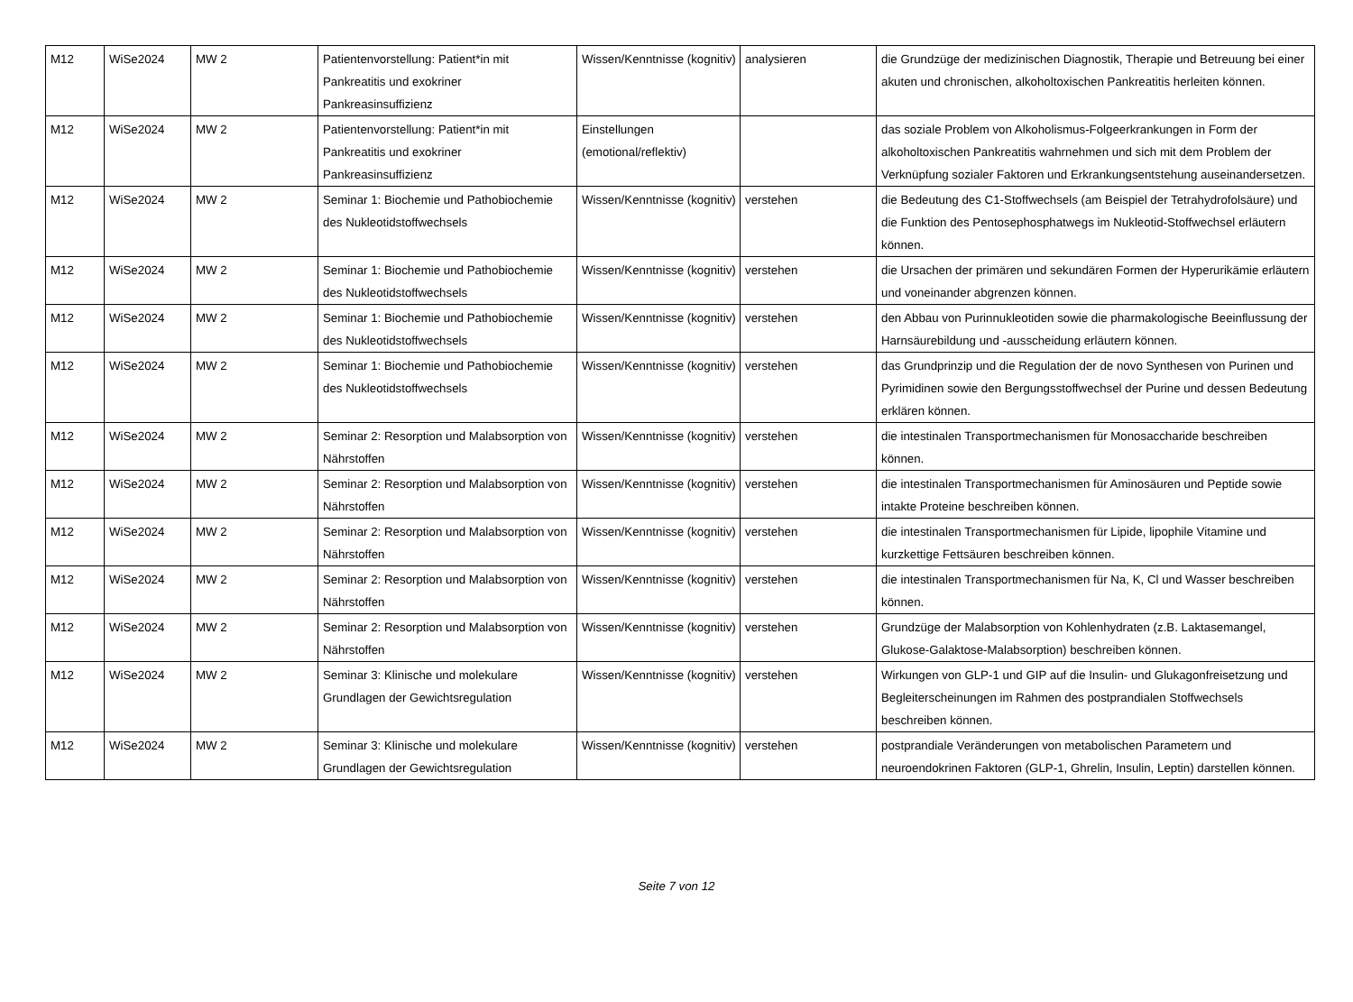| M12 | WiSe2024 | MW 2 | Patientenvorstellung: Patient*in mit Pankreatitis und exokriner Pankreasinsuffizienz | Wissen/Kenntnisse (kognitiv) | analysieren | die Grundzüge der medizinischen Diagnostik, Therapie und Betreuung bei einer akuten und chronischen, alkoholtoxischen Pankreatitis herleiten können. |
| M12 | WiSe2024 | MW 2 | Patientenvorstellung: Patient*in mit Pankreatitis und exokriner Pankreasinsuffizienz | Einstellungen (emotional/reflektiv) | | das soziale Problem von Alkoholismus-Folgeerkrankungen in Form der alkoholtoxischen Pankreatitis wahrnehmen und sich mit dem Problem der Verknüpfung sozialer Faktoren und Erkrankungsentstehung auseinandersetzen. |
| M12 | WiSe2024 | MW 2 | Seminar 1: Biochemie und Pathobiochemie des Nukleotidstoffwechsels | Wissen/Kenntnisse (kognitiv) | verstehen | die Bedeutung des C1-Stoffwechsels (am Beispiel der Tetrahydrofolsäure) und die Funktion des Pentosephosphatwegs im Nukleotid-Stoffwechsel erläutern können. |
| M12 | WiSe2024 | MW 2 | Seminar 1: Biochemie und Pathobiochemie des Nukleotidstoffwechsels | Wissen/Kenntnisse (kognitiv) | verstehen | die Ursachen der primären und sekundären Formen der Hyperurikämie erläutern und voneinander abgrenzen können. |
| M12 | WiSe2024 | MW 2 | Seminar 1: Biochemie und Pathobiochemie des Nukleotidstoffwechsels | Wissen/Kenntnisse (kognitiv) | verstehen | den Abbau von Purinnukleotiden sowie die pharmakologische Beeinflussung der Harnsäurebildung und -ausscheidung erläutern können. |
| M12 | WiSe2024 | MW 2 | Seminar 1: Biochemie und Pathobiochemie des Nukleotidstoffwechsels | Wissen/Kenntnisse (kognitiv) | verstehen | das Grundprinzip und die Regulation der de novo Synthesen von Purinen und Pyrimidinen sowie den Bergungsstoffwechsel der Purine und dessen Bedeutung erklären können. |
| M12 | WiSe2024 | MW 2 | Seminar 2: Resorption und Malabsorption von Nährstoffen | Wissen/Kenntnisse (kognitiv) | verstehen | die intestinalen Transportmechanismen für Monosaccharide beschreiben können. |
| M12 | WiSe2024 | MW 2 | Seminar 2: Resorption und Malabsorption von Nährstoffen | Wissen/Kenntnisse (kognitiv) | verstehen | die intestinalen Transportmechanismen für Aminosäuren und Peptide sowie intakte Proteine beschreiben können. |
| M12 | WiSe2024 | MW 2 | Seminar 2: Resorption und Malabsorption von Nährstoffen | Wissen/Kenntnisse (kognitiv) | verstehen | die intestinalen Transportmechanismen für Lipide, lipophile Vitamine und kurzkettige Fettsäuren beschreiben können. |
| M12 | WiSe2024 | MW 2 | Seminar 2: Resorption und Malabsorption von Nährstoffen | Wissen/Kenntnisse (kognitiv) | verstehen | die intestinalen Transportmechanismen für Na, K, Cl und Wasser beschreiben können. |
| M12 | WiSe2024 | MW 2 | Seminar 2: Resorption und Malabsorption von Nährstoffen | Wissen/Kenntnisse (kognitiv) | verstehen | Grundzüge der Malabsorption von Kohlenhydraten (z.B. Laktasemangel, Glukose-Galaktose-Malabsorption) beschreiben können. |
| M12 | WiSe2024 | MW 2 | Seminar 3: Klinische und molekulare Grundlagen der Gewichtsregulation | Wissen/Kenntnisse (kognitiv) | verstehen | Wirkungen von GLP-1 und GIP auf die Insulin- und Glukagonfreisetzung und Begleiterscheinungen im Rahmen des postprandialen Stoffwechsels beschreiben können. |
| M12 | WiSe2024 | MW 2 | Seminar 3: Klinische und molekulare Grundlagen der Gewichtsregulation | Wissen/Kenntnisse (kognitiv) | verstehen | postprandiale Veränderungen von metabolischen Parametern und neuroendokrinen Faktoren (GLP-1, Ghrelin, Insulin, Leptin) darstellen können. |
Seite 7 von 12